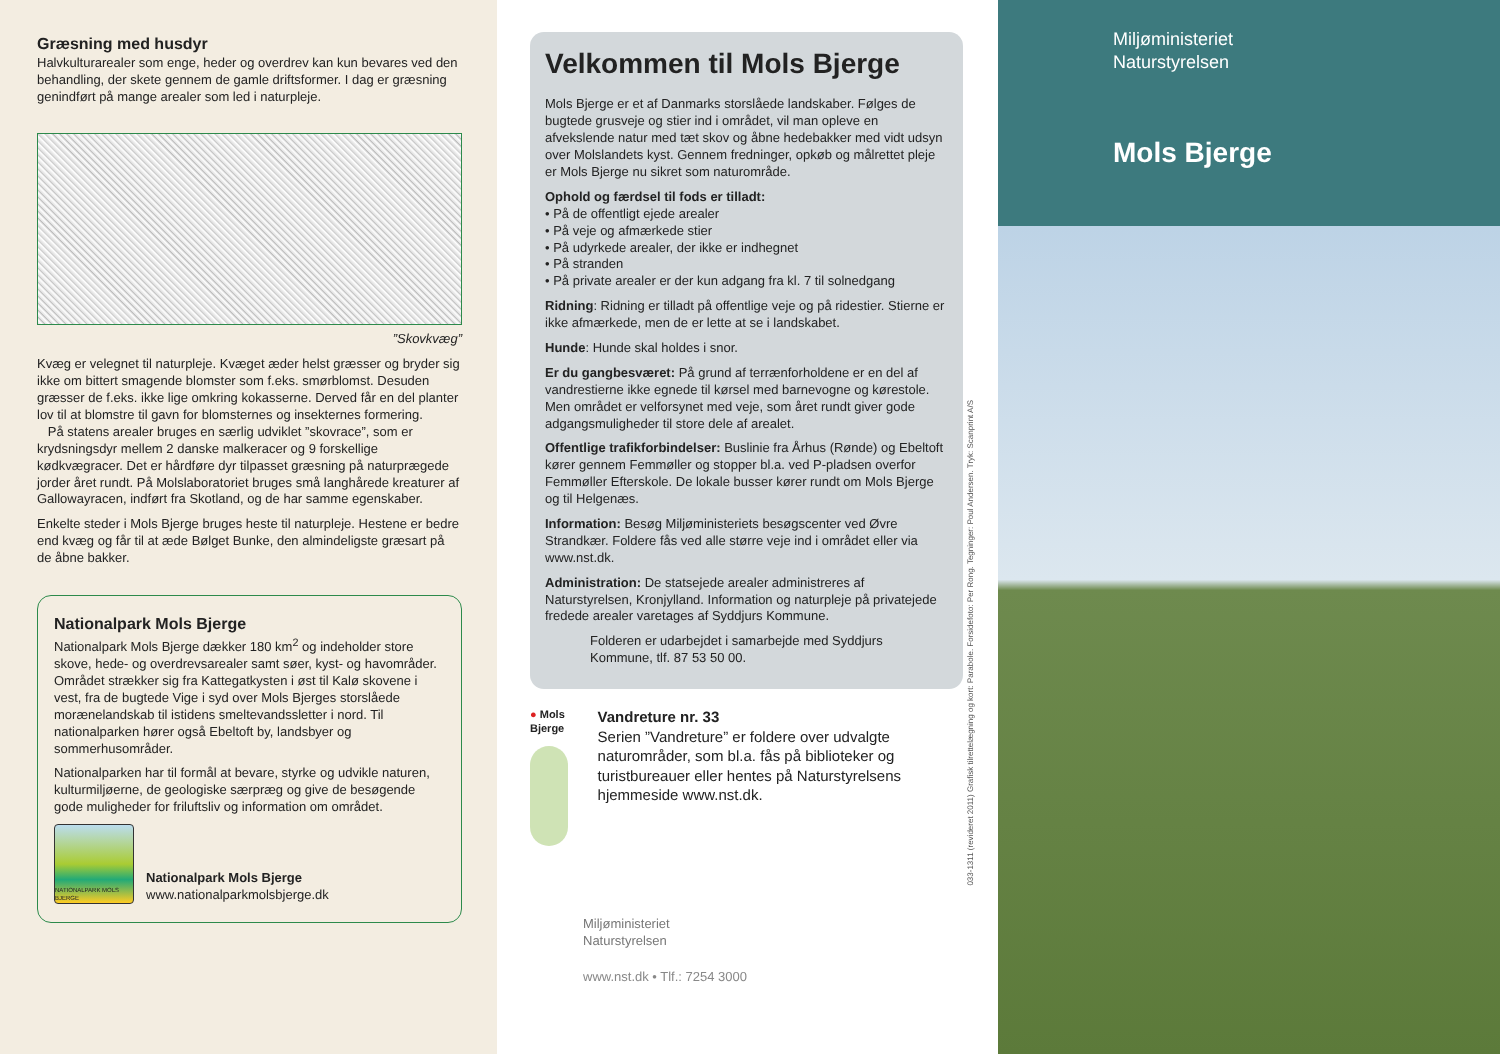Græsning med husdyr
Halvkulturarealer som enge, heder og overdrev kan kun bevares ved den behandling, der skete gennem de gamle driftsformer. I dag er græsning genindført på mange arealer som led i naturpleje.
”Skovkvæg”
Kvæg er velegnet til naturpleje. Kvæget æder helst græsser og bryder sig ikke om bittert smagende blomster som f.eks. smørblomst. Desuden græsser de f.eks. ikke lige omkring kokasserne. Derved får en del planter lov til at blomstre til gavn for blomsternes og insekternes formering.
På statens arealer bruges en særlig udviklet ”skovrace”, som er krydsningsdyr mellem 2 danske malkeracer og 9 forskellige kødkvægracer. Det er hårdføre dyr tilpasset græsning på naturprægede jorder året rundt. På Molslaboratoriet bruges små langhårede kreaturer af Gallowayracen, indført fra Skotland, og de har samme egenskaber.
Enkelte steder i Mols Bjerge bruges heste til naturpleje. Hestene er bedre end kvæg og får til at æde Bølget Bunke, den almindeligste græsart på de åbne bakker.
Nationalpark Mols Bjerge
Nationalpark Mols Bjerge dækker 180 km<sup>2</sup> og indeholder store skove, hede- og overdrevsarealer samt søer, kyst- og havområder. Området strækker sig fra Kattegatkysten i øst til Kalø skovene i vest, fra de bugtede Vige i syd over Mols Bjerges storslåede morænelandskab til istidens smeltevandssletter i nord. Til nationalparken hører også Ebeltoft by, landsbyer og sommerhusområder.
Nationalparken har til formål at bevare, styrke og udvikle naturen, kulturmiljøerne, de geologiske særpræg og give de besøgende gode muligheder for friluftsliv og information om området.
NATIONALPARK MOLS BJERGE
Nationalpark Mols Bjerge
www.nationalparkmolsbjerge.dk
Velkommen til Mols Bjerge
Mols Bjerge er et af Danmarks storslåede landskaber. Følges de bugtede grusveje og stier ind i området, vil man opleve en afvekslende natur med tæt skov og åbne hedebakker med vidt udsyn over Molslandets kyst. Gennem fredninger, opkøb og målrettet pleje er Mols Bjerge nu sikret som naturområde.
Ophold og færdsel til fods er tilladt:
• På de offentligt ejede arealer
• På veje og afmærkede stier
• På udyrkede arealer, der ikke er indhegnet
• På stranden
• På private arealer er der kun adgang fra kl. 7 til solnedgang
Ridning: Ridning er tilladt på offentlige veje og på ridestier. Stierne er ikke afmærkede, men de er lette at se i landskabet.
Hunde: Hunde skal holdes i snor.
Er du gangbesværet: På grund af terrænforholdene er en del af vandrestierne ikke egnede til kørsel med barnevogne og kørestole. Men området er velforsynet med veje, som året rundt giver gode adgangsmuligheder til store dele af arealet.
Offentlige trafikforbindelser: Buslinie fra Århus (Rønde) og Ebeltoft kører gennem Femmøller og stopper bl.a. ved P-pladsen overfor Femmøller Efterskole. De lokale busser kører rundt om Mols Bjerge og til Helgenæs.
Information: Besøg Miljøministeriets besøgscenter ved Øvre Strandkær. Foldere fås ved alle større veje ind i området eller via www.nst.dk.
Administration: De statsejede arealer administreres af Naturstyrelsen, Kronjylland. Information og naturpleje på privatejede fredede arealer varetages af Syddjurs Kommune.
Folderen er udarbejdet i samarbejde med Syddjurs Kommune, tlf. 87 53 50 00.
● Mols Bjerge
Vandreture nr. 33
Serien ”Vandreture” er foldere over udvalgte naturområder, som bl.a. fås på biblioteker og turistbureauer eller hentes på Naturstyrelsens hjemmeside www.nst.dk.
Miljøministeriet
Naturstyrelsen
www.nst.dk • Tlf.: 7254 3000
033-1311 (revideret 2011) Grafisk tilrettelægning og kort: Parabole. Forsidefoto: Per Rong. Tegninger: Poul Andersen. Tryk: Scanprint A/S
Miljøministeriet
Naturstyrelsen
Mols Bjerge